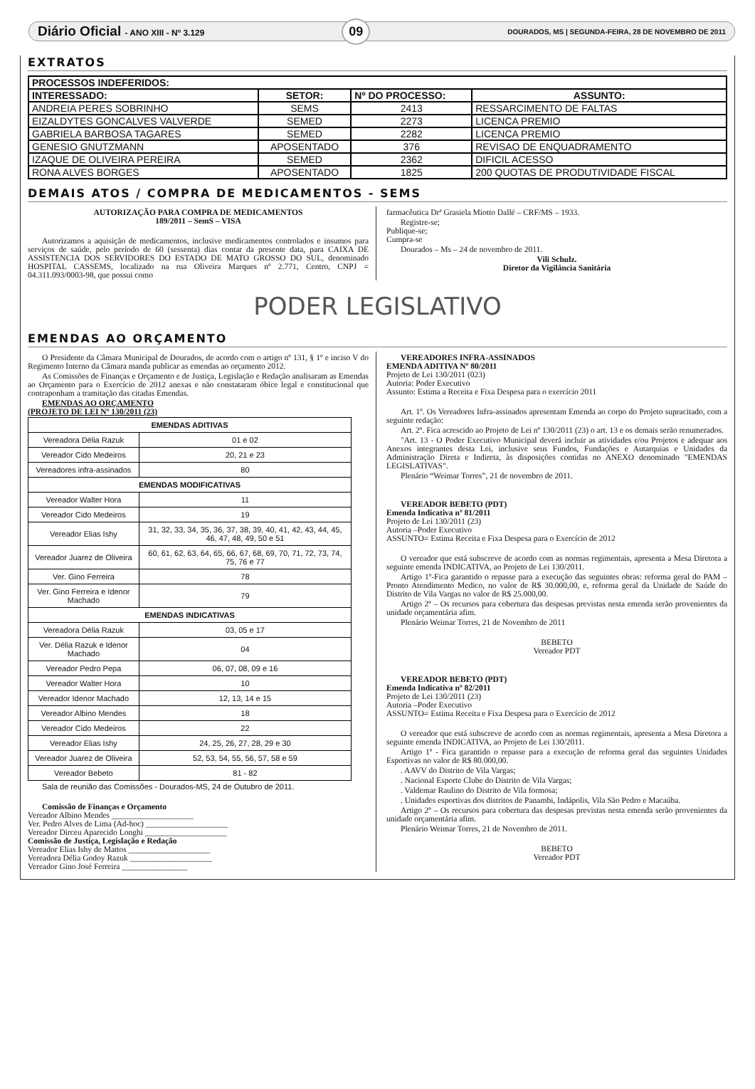Diário Oficial - ANO XIII - Nº 3.129 09 DOURADOS, MS | SEGUNDA-FEIRA, 28 DE NOVEMBRO DE 2011
EXTRATOS
| PROCESSOS INDEFERIDOS: | | | |
| --- | --- | --- | --- |
| INTERESSADO: | SETOR: | Nº DO PROCESSO: | ASSUNTO: |
| ANDREIA PERES SOBRINHO | SEMS | 2413 | RESSARCIMENTO DE FALTAS |
| EIZALDYTES GONCALVES VALVERDE | SEMED | 2273 | LICENCA PREMIO |
| GABRIELA BARBOSA TAGARES | SEMED | 2282 | LICENCA PREMIO |
| GENESIO GNUTZMANN | APOSENTADO | 376 | REVISAO DE ENQUADRAMENTO |
| IZAQUE DE OLIVEIRA PEREIRA | SEMED | 2362 | DIFICIL ACESSO |
| RONA ALVES BORGES | APOSENTADO | 1825 | 200 QUOTAS DE PRODUTIVIDADE FISCAL |
DEMAIS ATOS / COMPRA DE MEDICAMENTOS - SEMS
AUTORIZAÇÃO PARA COMPRA DE MEDICAMENTOS
189/2011 – SemS – VISA
Autorizamos a aquisição de medicamentos, inclusive medicamentos controlados e insumos para serviços de saúde, pelo período de 60 (sessenta) dias contar da presente data, para CAIXA DE ASSISTENCIA DOS SERVIDORES DO ESTADO DE MATO GROSSO DO SUL, denominado HOSPITAL CASSEMS, localizado na rua Oliveira Marques nº 2.771, Centro, CNPJ = 04.311.093/0003-98, que possui como
farmacêutica Drª Grasiela Miotto Dallé – CRF/MS – 1933.
Registre-se;
Publique-se;
Cumpra-se
Dourados – Ms – 24 de novembro de 2011.
Vili Schulz.
Diretor da Vigilância Sanitária
PODER LEGISLATIVO
EMENDAS AO ORÇAMENTO
O Presidente da Câmara Municipal de Dourados, de acordo com o artigo nº 131, § 1º e inciso V do Regimento Interno da Câmara manda publicar as emendas ao orçamento 2012.
As Comissões de Finanças e Orçamento e de Justiça, Legislação e Redação analisaram as Emendas ao Orçamento para o Exercício de 2012 anexas e não constataram óbice legal e constitucional que contraponham a tramitação das citadas Emendas.
EMENDAS AO ORÇAMENTO
(PROJETO DE LEI Nº 130/2011 (23)
| EMENDAS ADITIVAS | |
| --- | --- |
| Vereadora Délia Razuk | 01 e 02 |
| Vereador Cido Medeiros | 20, 21 e 23 |
| Vereadores infra-assinados | 80 |
| EMENDAS MODIFICATIVAS | |
| Vereador Walter Hora | 11 |
| Vereador Cido Medeiros | 19 |
| Vereador Elias Ishy | 31, 32, 33, 34, 35, 36, 37, 38, 39, 40, 41, 42, 43, 44, 45, 46, 47, 48, 49, 50 e 51 |
| Vereador Juarez de Oliveira | 60, 61, 62, 63, 64, 65, 66, 67, 68, 69, 70, 71, 72, 73, 74, 75, 76 e 77 |
| Ver. Gino Ferreira | 78 |
| Ver. Gino Ferreira e Idenor Machado | 79 |
| EMENDAS INDICATIVAS | |
| Vereadora Délia Razuk | 03, 05 e 17 |
| Ver. Délia Razuk e Idenor Machado | 04 |
| Vereador Pedro Pepa | 06, 07, 08, 09 e 16 |
| Vereador Walter Hora | 10 |
| Vereador Idenor Machado | 12, 13, 14 e 15 |
| Vereador Albino Mendes | 18 |
| Vereador Cido Medeiros | 22 |
| Vereador Elias Ishy | 24, 25, 26, 27, 28, 29 e 30 |
| Vereador Juarez de Oliveira | 52, 53, 54, 55, 56, 57, 58 e 59 |
| Vereador Bebeto | 81 - 82 |
Sala de reunião das Comissões - Dourados-MS, 24 de Outubro de 2011.
Comissão de Finanças e Orçamento
Vereador Albino Mendes ____________________
Ver. Pedro Alves de Lima (Ad-hoc) ____________________
Vereador Dirceu Aparecido Longhi ____________________
Comissão de Justiça, Legislação e Redação
Vereador Elias Ishy de Mattos ____________________
Vereadora Délia Godoy Razuk ____________________
Vereador Gino José Ferreira ________________
VEREADORES INFRA-ASSINADOS
EMENDA ADITIVA Nº 80/2011
Projeto de Lei 130/2011 (023)
Autoria: Poder Executivo
Assunto: Estima a Receita e Fixa Despesa para o exercício 2011
Art. 1º. Os Vereadores Infra-assinados apresentam Emenda ao corpo do Projeto supracitado, com a seguinte redação:
Art. 2º. Fica acrescido ao Projeto de Lei nº 130/2011 (23) o art. 13 e os demais serão renumerados.
"Art. 13 - O Poder Executivo Municipal deverá incluir as atividades e/ou Projetos e adequar aos Anexos integrantes desta Lei, inclusive seus Fundos, Fundações e Autarquias e Unidades da Administração Direta e Indireta, às disposições contidas no ANEXO denominado "EMENDAS LEGISLATIVAS".
Plenário “Weimar Torres”, 21 de novembro de 2011.
VEREADOR BEBETO (PDT)
Emenda Indicativa nº 81/2011
Projeto de Lei 130/2011 (23)
Autoria –Poder Executivo
ASSUNTO= Estima Receita e Fixa Despesa para o Exercício de 2012
O vereador que está subscreve de acordo com as normas regimentais, apresenta a Mesa Diretora a seguinte emenda INDICATIVA, ao Projeto de Lei 130/2011.
Artigo 1º-Fica garantido o repasse para a execução das seguintes obras: reforma geral do PAM – Pronto Atendimento Medico, no valor de R$ 30.000,00, e, reforma geral da Unidade de Saúde do Distrito de Vila Vargas no valor de R$ 25.000,00.
Artigo 2º – Os recursos para cobertura das despesas previstas nesta emenda serão provenientes da unidade orçamentária afim.
Plenário Weimar Torres, 21 de Novembro de 2011
BEBETO
Vereador PDT
VEREADOR BEBETO (PDT)
Emenda Indicativa nº 82/2011
Projeto de Lei 130/2011 (23)
Autoria –Poder Executivo
ASSUNTO= Estima Receita e Fixa Despesa para o Exercício de 2012
O vereador que está subscreve de acordo com as normas regimentais, apresenta a Mesa Diretora a seguinte emenda INDICATIVA, ao Projeto de Lei 130/2011.
Artigo 1º - Fica garantido o repasse para a execução de reforma geral das seguintes Unidades Esportivas no valor de R$ 80.000,00.
. AAVV do Distrito de Vila Vargas;
. Nacional Esporte Clube do Distrito de Vila Vargas;
. Valdemar Raulino do Distrito de Vila formosa;
. Unidades esportivas dos distritos de Panambi, Indápolis, Vila São Pedro e Macaúba.
Artigo 2º – Os recursos para cobertura das despesas previstas nesta emenda serão provenientes da unidade orçamentária afim.
Plenário Weimar Torres, 21 de Novembro de 2011.
BEBETO
Vereador PDT